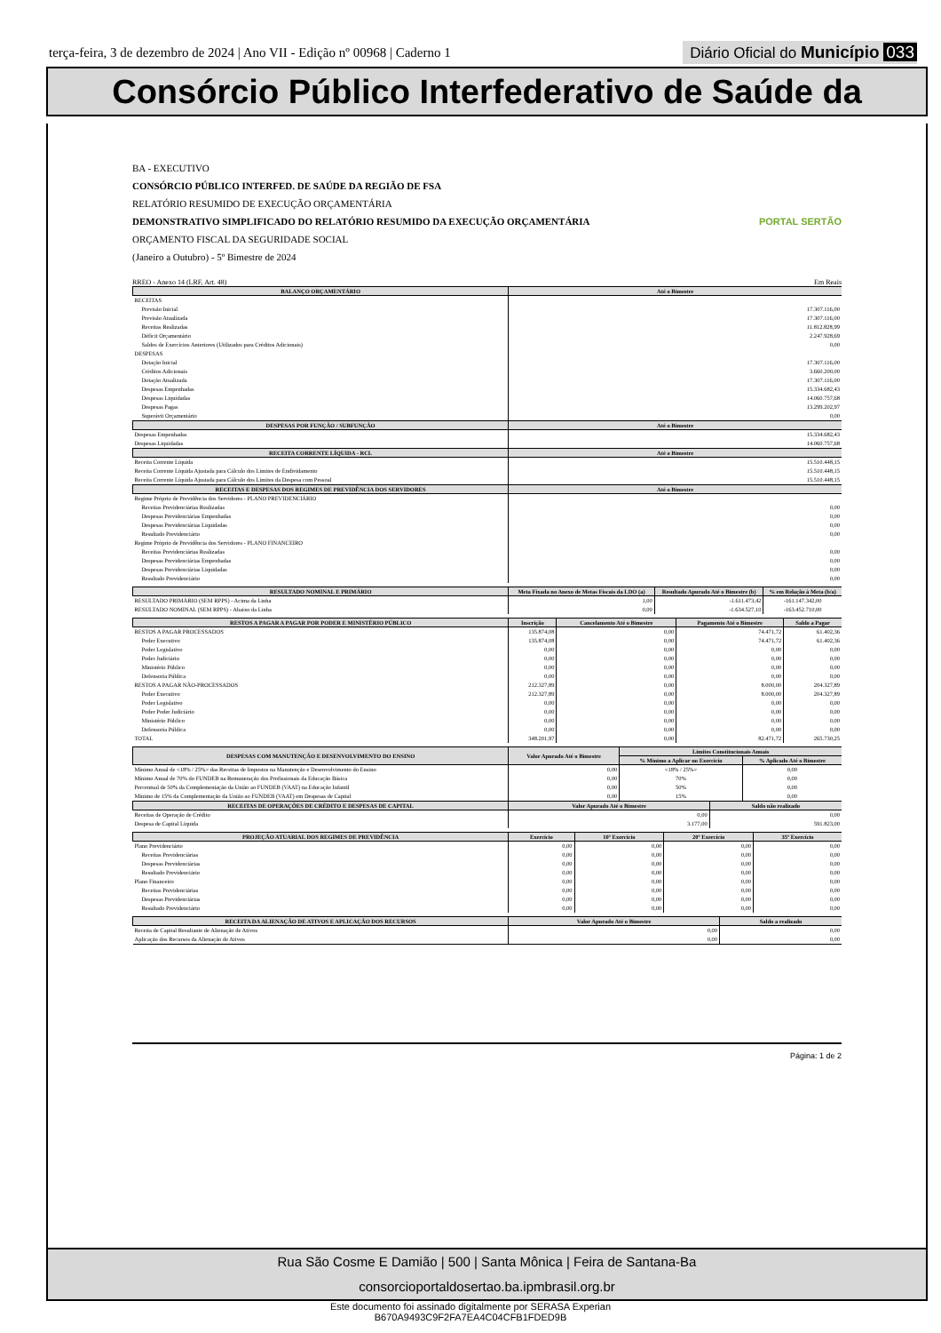terça-feira, 3 de dezembro de 2024 | Ano VII - Edição nº 00968 | Caderno 1
Diário Oficial do Município 033
Consórcio Público Interfederativo de Saúde da
BA - EXECUTIVO
CONSÓRCIO PÚBLICO INTERFED. DE SAÚDE DA REGIÃO DE FSA
RELATÓRIO RESUMIDO DE EXECUÇÃO ORÇAMENTÁRIA
DEMONSTRATIVO SIMPLIFICADO DO RELATÓRIO RESUMIDO DA EXECUÇÃO ORÇAMENTÁRIA PORTAL SERTÃO
ORÇAMENTO FISCAL DA SEGURIDADE SOCIAL
(Janeiro a Outubro) - 5º Bimestre de 2024
RREO - Anexo 14 (LRF, Art. 48) Em Reais
| BALANÇO ORÇAMENTÁRIO | Até o Bimestre |
| --- | --- |
| RECEITAS | |
| Previsão Inicial | 17.307.116,00 |
| Previsão Atualizada | 17.307.116,00 |
| Receitas Realizadas | 11.812.828,99 |
| Déficit Orçamentário | 2.247.928,69 |
| Saldos de Exercícios Anteriores (Utilizados para Créditos Adicionais) | 0,00 |
| DESPESAS | |
| Dotação Inicial | 17.307.116,00 |
| Créditos Adicionais | 3.660.200,00 |
| Dotação Atualizada | 17.307.116,00 |
| Despesas Empenhadas | 15.334.682,43 |
| Despesas Liquidadas | 14.060.757,68 |
| Despesas Pagas | 13.299.202,97 |
| Superávit Orçamentário | 0,00 |
| DESPESAS POR FUNÇÃO / SUBFUNÇÃO | Até o Bimestre |
| Despesas Empenhadas | 15.334.682,43 |
| Despesas Liquidadas | 14.060.757,68 |
| RECEITA CORRENTE LÍQUIDA - RCL | Até o Bimestre |
| Receita Corrente Líquida | 15.510.448,15 |
| Receita Corrente Líquida Ajustada para Cálculo dos Limites de Endividamento | 15.510.448,15 |
| Receita Corrente Líquida Ajustada para Cálculo dos Limites da Despesa com Pessoal | 15.510.448,15 |
| RECEITAS E DESPESAS DOS REGIMES DE PREVIDÊNCIA DOS SERVIDORES | Até o Bimestre |
| Regime Próprio de Previdência dos Servidores - PLANO PREVIDENCIÁRIO | |
| Receitas Previdenciárias Realizadas | 0,00 |
| Despesas Previdenciárias Empenhadas | 0,00 |
| Despesas Previdenciárias Liquidadas | 0,00 |
| Resultado Previdenciário | 0,00 |
| Regime Próprio de Previdência dos Servidores - PLANO FINANCEIRO | |
| Receitas Previdenciárias Realizadas | 0,00 |
| Despesas Previdenciárias Empenhadas | 0,00 |
| Despesas Previdenciárias Liquidadas | 0,00 |
| Resultado Previdenciário | 0,00 |
| RESULTADO NOMINAL E PRIMÁRIO | Meta Fixada no Anexo de Metas Fiscais da LDO (a) | Resultado Apurado Até o Bimestre (b) | % em Relação à Meta (b/a) |
| --- | --- | --- | --- |
| RESULTADO PRIMÁRIO (SEM RPPS) - Acima da Linha | 1,00 | -1.611.473,42 | -161.147.342,00 |
| RESULTADO NOMINAL (SEM RPPS) - Abaixo da Linha | 0,00 | -1.634.527,10 | -163.452.710,00 |
| RESTOS A PAGAR A PAGAR POR PODER E MINISTÉRIO PÚBLICO | Inscrição | Cancelamento Até o Bimestre | Pagamento Até o Bimestre | Saldo a Pagar |
| --- | --- | --- | --- | --- |
| RESTOS A PAGAR PROCESSADOS | 135.874,08 | 0,00 | 74.471,72 | 61.402,36 |
| Poder Executivo | 135.874,08 | 0,00 | 74.471,72 | 61.402,36 |
| Poder Legislativo | 0,00 | 0,00 | 0,00 | 0,00 |
| Poder Judiciário | 0,00 | 0,00 | 0,00 | 0,00 |
| Ministério Público | 0,00 | 0,00 | 0,00 | 0,00 |
| Defensoria Pública | 0,00 | 0,00 | 0,00 | 0,00 |
| RESTOS A PAGAR NÃO-PROCESSADOS | 212.327,89 | 0,00 | 8.000,00 | 204.327,89 |
| Poder Executivo | 212.327,89 | 0,00 | 8.000,00 | 204.327,89 |
| Poder Legislativo | 0,00 | 0,00 | 0,00 | 0,00 |
| Poder Poder Judiciário | 0,00 | 0,00 | 0,00 | 0,00 |
| Ministério Público | 0,00 | 0,00 | 0,00 | 0,00 |
| Defensoria Pública | 0,00 | 0,00 | 0,00 | 0,00 |
| TOTAL | 348.201,97 | 0,00 | 82.471,72 | 265.730,25 |
| DESPESAS COM MANUTENÇÃO E DESENVOLVIMENTO DO ENSINO | Valor Apurado Até o Bimestre | Limites Constitucionais Anuais | |
| --- | --- | --- | --- |
| | | % Mínimo a Aplicar no Exercício | % Aplicado Até o Bimestre |
| Mínimo Anual de <18% / 25%> das Receitas de Impostos na Manutenção e Desenvolvimento do Ensino | 0,00 | <18% / 25%> | 0,00 |
| Mínimo Anual de 70% do FUNDEB na Remuneração dos Profissionais da Educação Básica | 0,00 | 70% | 0,00 |
| Percentual de 50% da Complementação da União ao FUNDEB (VAAT) na Educação Infantil | 0,00 | 50% | 0,00 |
| Mínimo de 15% da Complementação da União ao FUNDEB (VAAT) em Despesas de Capital | 0,00 | 15% | 0,00 |
| RECEITAS DE OPERAÇÕES DE CRÉDITO E DESPESAS DE CAPITAL | Valor Apurado Até o Bimestre | Saldo não realizado |
| --- | --- | --- |
| Receitas de Operação de Crédito | 0,00 | 0,00 |
| Despesa de Capital Líquida | 3.177,00 | 591.823,00 |
| PROJEÇÃO ATUARIAL DOS REGIMES DE PREVIDÊNCIA | Exercício | 10º Exercício | 20º Exercício | 35º Exercício |
| --- | --- | --- | --- | --- |
| Plano Previdenciário | 0,00 | 0,00 | 0,00 | 0,00 |
| Receitas Previdenciárias | 0,00 | 0,00 | 0,00 | 0,00 |
| Despesas Previdenciárias | 0,00 | 0,00 | 0,00 | 0,00 |
| Resultado Previdenciário | 0,00 | 0,00 | 0,00 | 0,00 |
| Plano Financeiro | 0,00 | 0,00 | 0,00 | 0,00 |
| Receitas Previdenciárias | 0,00 | 0,00 | 0,00 | 0,00 |
| Despesas Previdenciárias | 0,00 | 0,00 | 0,00 | 0,00 |
| Resultado Previdenciário | 0,00 | 0,00 | 0,00 | 0,00 |
| RECEITA DA ALIENAÇÃO DE ATIVOS E APLICAÇÃO DOS RECURSOS | Valor Apurado Até o Bimestre | Saldo a realizado |
| --- | --- | --- |
| Receita de Capital Resultante de Alienação de Ativos | 0,00 | 0,00 |
| Aplicação dos Recursos da Alienação de Ativos | 0,00 | 0,00 |
Página: 1 de 2
Rua São Cosme E Damião | 500 | Santa Mônica | Feira de Santana-Ba
consorcioportaldosertao.ba.ipmbrasil.org.br
Este documento foi assinado digitalmente por SERASA Experian
B670A9493C9F2FA7EA4C04CFB1FDED9B